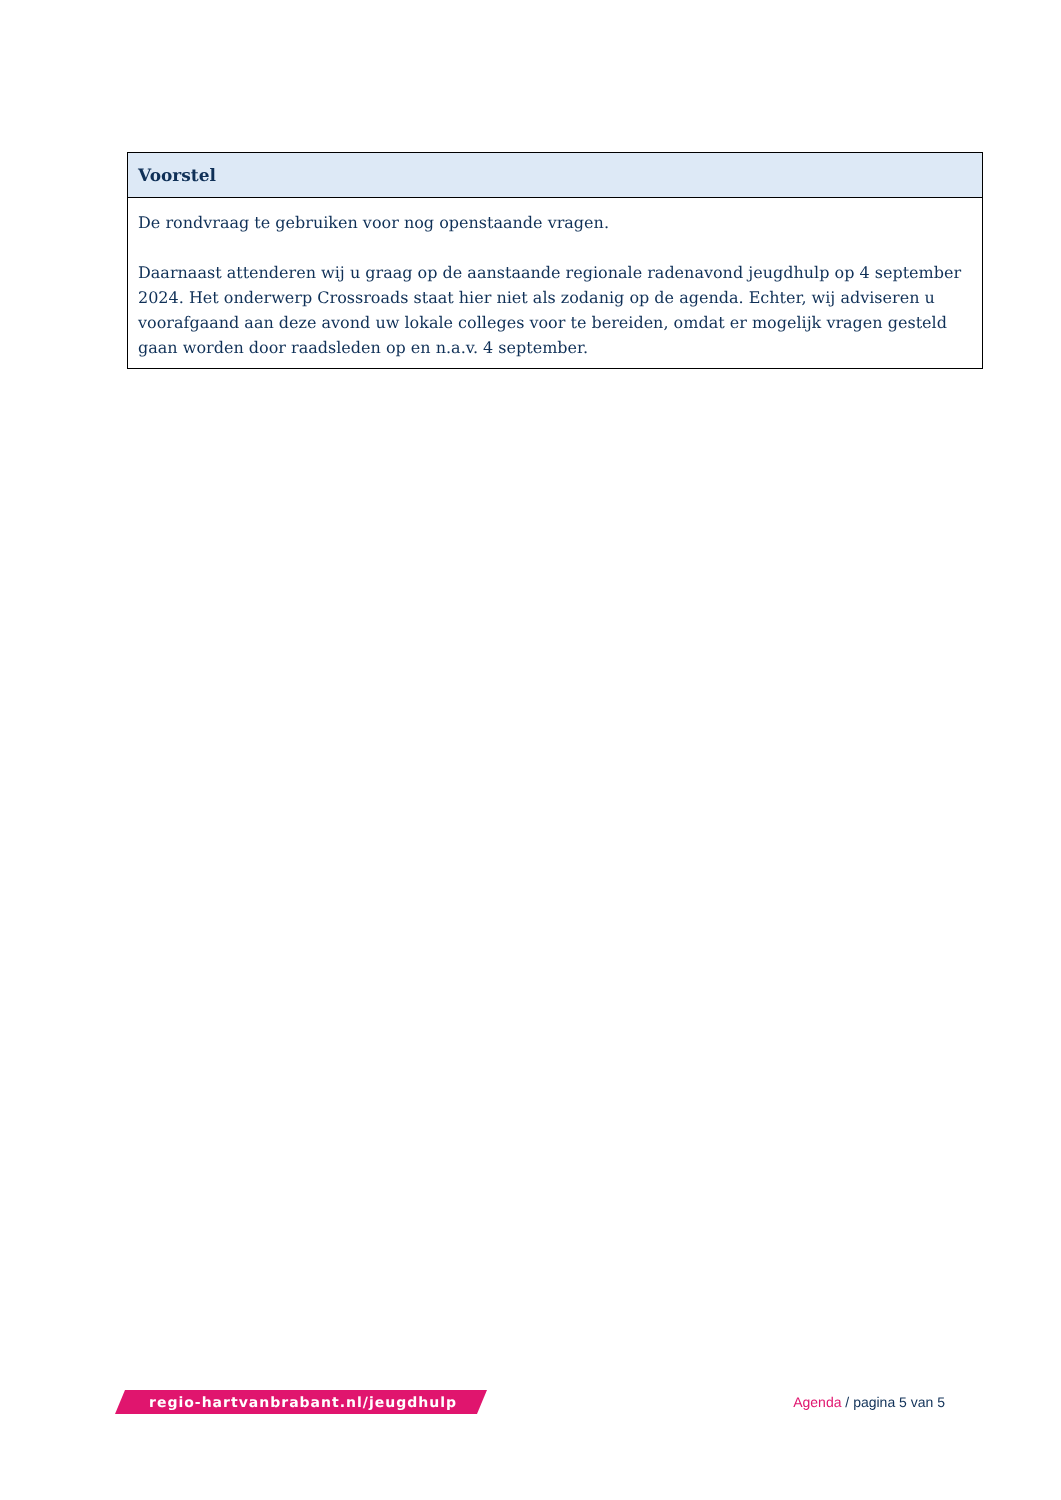| Voorstel |
| --- |
| De rondvraag te gebruiken voor nog openstaande vragen. Daarnaast attenderen wij u graag op de aanstaande regionale radenavond jeugdhulp op 4 september 2024. Het onderwerp Crossroads staat hier niet als zodanig op de agenda. Echter, wij adviseren u voorafgaand aan deze avond uw lokale colleges voor te bereiden, omdat er mogelijk vragen gesteld gaan worden door raadsleden op en n.a.v. 4 september. |
regio-hartvanbrabant.nl/jeugdhulp
Agenda / pagina 5 van 5